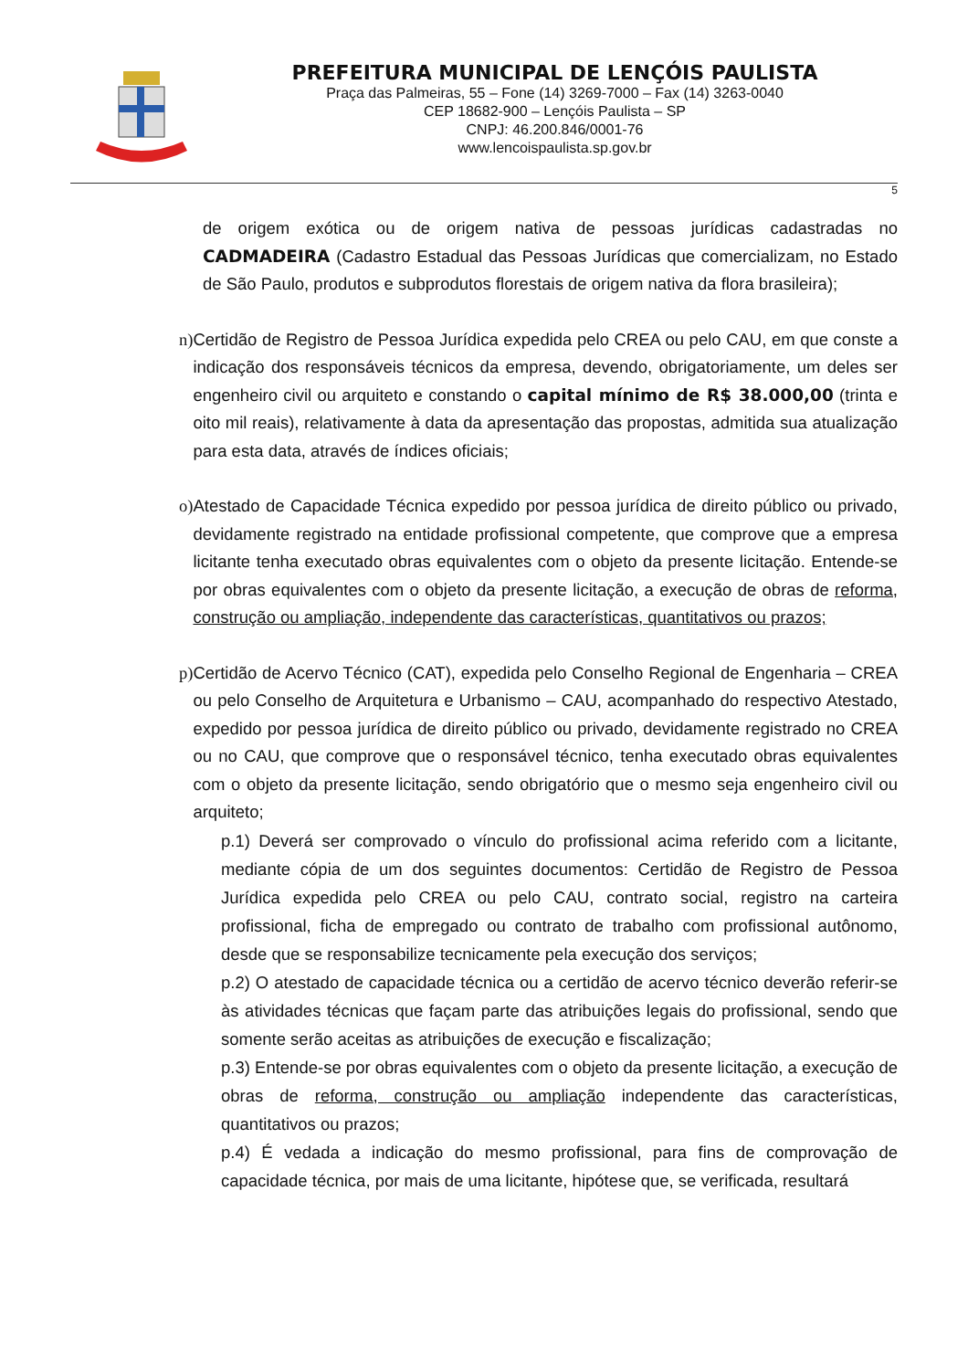PREFEITURA MUNICIPAL DE LENÇÓIS PAULISTA
Praça das Palmeiras, 55 – Fone (14) 3269-7000 – Fax (14) 3263-0040
CEP 18682-900 – Lençóis Paulista – SP
CNPJ: 46.200.846/0001-76
www.lencoispaulista.sp.gov.br
5
de origem exótica ou de origem nativa de pessoas jurídicas cadastradas no CADMADEIRA (Cadastro Estadual das Pessoas Jurídicas que comercializam, no Estado de São Paulo, produtos e subprodutos florestais de origem nativa da flora brasileira);
n) Certidão de Registro de Pessoa Jurídica expedida pelo CREA ou pelo CAU, em que conste a indicação dos responsáveis técnicos da empresa, devendo, obrigatoriamente, um deles ser engenheiro civil ou arquiteto e constando o capital mínimo de R$ 38.000,00 (trinta e oito mil reais), relativamente à data da apresentação das propostas, admitida sua atualização para esta data, através de índices oficiais;
o) Atestado de Capacidade Técnica expedido por pessoa jurídica de direito público ou privado, devidamente registrado na entidade profissional competente, que comprove que a empresa licitante tenha executado obras equivalentes com o objeto da presente licitação. Entende-se por obras equivalentes com o objeto da presente licitação, a execução de obras de reforma, construção ou ampliação, independente das características, quantitativos ou prazos;
p) Certidão de Acervo Técnico (CAT), expedida pelo Conselho Regional de Engenharia – CREA ou pelo Conselho de Arquitetura e Urbanismo – CAU, acompanhado do respectivo Atestado, expedido por pessoa jurídica de direito público ou privado, devidamente registrado no CREA ou no CAU, que comprove que o responsável técnico, tenha executado obras equivalentes com o objeto da presente licitação, sendo obrigatório que o mesmo seja engenheiro civil ou arquiteto;
p.1) Deverá ser comprovado o vínculo do profissional acima referido com a licitante, mediante cópia de um dos seguintes documentos: Certidão de Registro de Pessoa Jurídica expedida pelo CREA ou pelo CAU, contrato social, registro na carteira profissional, ficha de empregado ou contrato de trabalho com profissional autônomo, desde que se responsabilize tecnicamente pela execução dos serviços;
p.2) O atestado de capacidade técnica ou a certidão de acervo técnico deverão referir-se às atividades técnicas que façam parte das atribuições legais do profissional, sendo que somente serão aceitas as atribuições de execução e fiscalização;
p.3) Entende-se por obras equivalentes com o objeto da presente licitação, a execução de obras de reforma, construção ou ampliação independente das características, quantitativos ou prazos;
p.4) É vedada a indicação do mesmo profissional, para fins de comprovação de capacidade técnica, por mais de uma licitante, hipótese que, se verificada, resultará